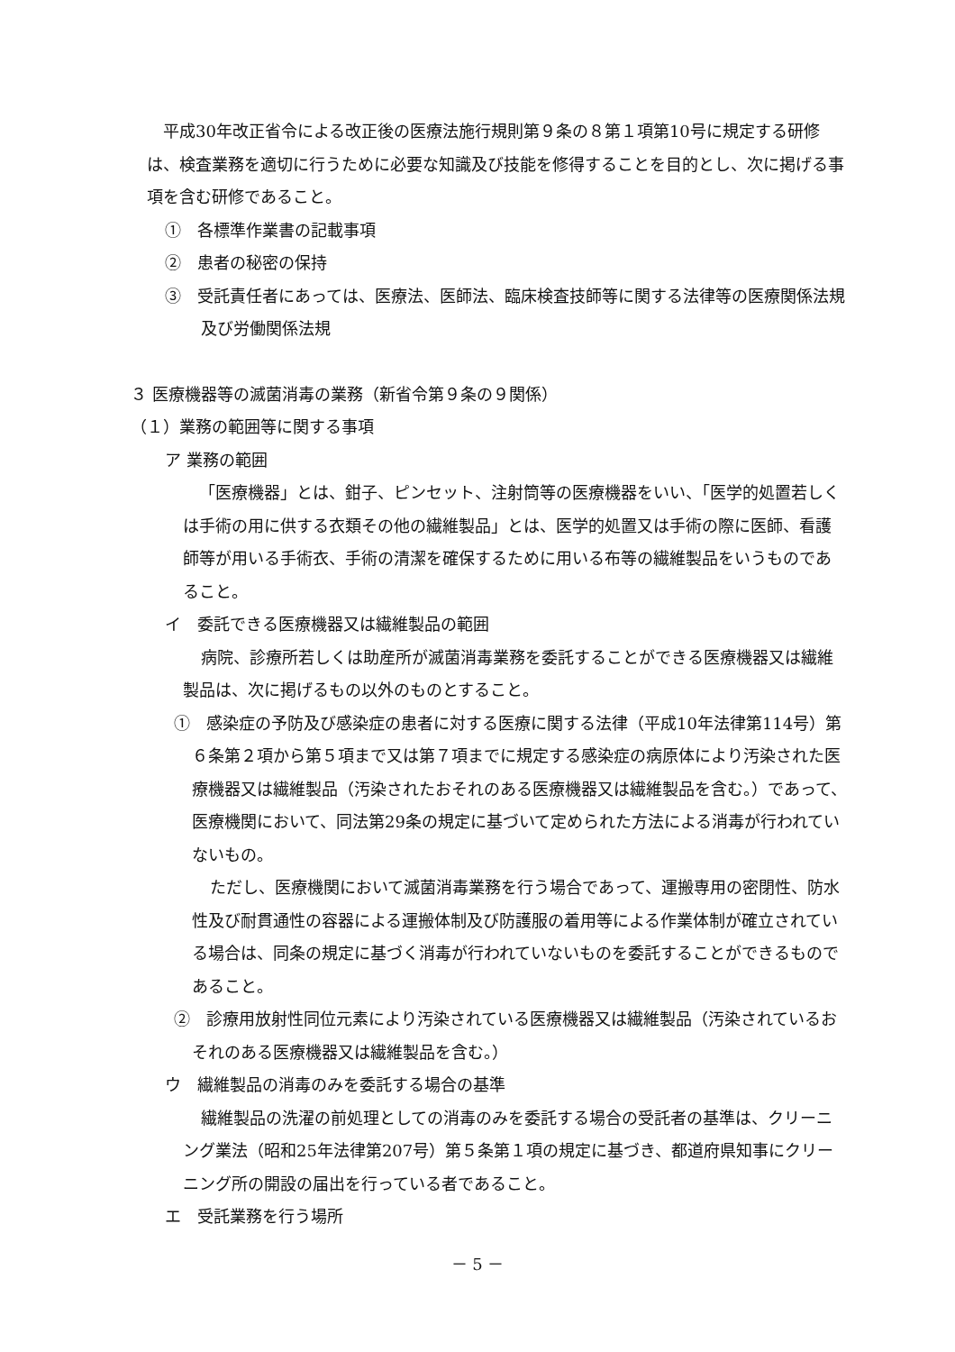平成30年改正省令による改正後の医療法施行規則第９条の８第１項第10号に規定する研修は、検査業務を適切に行うために必要な知識及び技能を修得することを目的とし、次に掲げる事項を含む研修であること。
①　各標準作業書の記載事項
②　患者の秘密の保持
③　受託責任者にあっては、医療法、医師法、臨床検査技師等に関する法律等の医療関係法規及び労働関係法規
３ 医療機器等の滅菌消毒の業務（新省令第９条の９関係）
（１）業務の範囲等に関する事項
ア 業務の範囲
「医療機器」とは、鉗子、ピンセット、注射筒等の医療機器をいい、「医学的処置若しくは手術の用に供する衣類その他の繊維製品」とは、医学的処置又は手術の際に医師、看護師等が用いる手術衣、手術の清潔を確保するために用いる布等の繊維製品をいうものであること。
イ　委託できる医療機器又は繊維製品の範囲
病院、診療所若しくは助産所が滅菌消毒業務を委託することができる医療機器又は繊維製品は、次に掲げるもの以外のものとすること。
①　感染症の予防及び感染症の患者に対する医療に関する法律（平成10年法律第114号）第６条第２項から第５項まで又は第７項までに規定する感染症の病原体により汚染された医療機器又は繊維製品（汚染されたおそれのある医療機器又は繊維製品を含む。）であって、医療機関において、同法第29条の規定に基づいて定められた方法による消毒が行われていないもの。
ただし、医療機関において滅菌消毒業務を行う場合であって、運搬専用の密閉性、防水性及び耐貫通性の容器による運搬体制及び防護服の着用等による作業体制が確立されている場合は、同条の規定に基づく消毒が行われていないものを委託することができるものであること。
②　診療用放射性同位元素により汚染されている医療機器又は繊維製品（汚染されているおそれのある医療機器又は繊維製品を含む。）
ウ　繊維製品の消毒のみを委託する場合の基準
繊維製品の洗濯の前処理としての消毒のみを委託する場合の受託者の基準は、クリーニング業法（昭和25年法律第207号）第５条第１項の規定に基づき、都道府県知事にクリーニング所の開設の届出を行っている者であること。
エ　受託業務を行う場所
－ 5 －